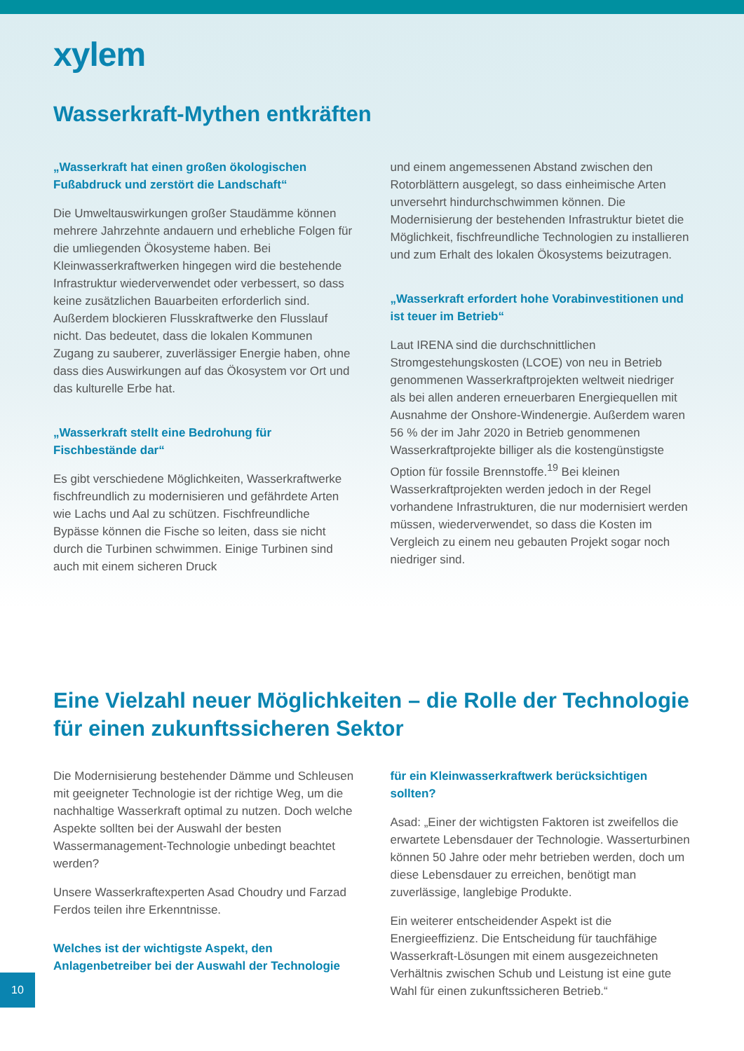xylem
Wasserkraft-Mythen entkräften
„Wasserkraft hat einen großen ökologischen Fußabdruck und zerstört die Landschaft“
Die Umweltauswirkungen großer Staudämme können mehrere Jahrzehnte andauern und erhebliche Folgen für die umliegenden Ökosysteme haben. Bei Kleinwasserkraftwerken hingegen wird die bestehende Infrastruktur wiederverwendet oder verbessert, so dass keine zusätzlichen Bauarbeiten erforderlich sind. Außerdem blockieren Flusskraftwerke den Flusslauf nicht. Das bedeutet, dass die lokalen Kommunen Zugang zu sauberer, zuverlässiger Energie haben, ohne dass dies Auswirkungen auf das Ökosystem vor Ort und das kulturelle Erbe hat.
„Wasserkraft stellt eine Bedrohung für Fischbestände dar“
Es gibt verschiedene Möglichkeiten, Wasserkraftwerke fischfreundlich zu modernisieren und gefährdete Arten wie Lachs und Aal zu schützen. Fischfreundliche Bypässe können die Fische so leiten, dass sie nicht durch die Turbinen schwimmen. Einige Turbinen sind auch mit einem sicheren Druck
und einem angemessenen Abstand zwischen den Rotorblättern ausgelegt, so dass einheimische Arten unversehrt hindurchschwimmen können. Die Modernisierung der bestehenden Infrastruktur bietet die Möglichkeit, fischfreundliche Technologien zu installieren und zum Erhalt des lokalen Ökosystems beizutragen.
„Wasserkraft erfordert hohe Vorabinvestitionen und ist teuer im Betrieb“
Laut IRENA sind die durchschnittlichen Stromgestehungskosten (LCOE) von neu in Betrieb genommenen Wasserkraftprojekten weltweit niedriger als bei allen anderen erneuerbaren Energiequellen mit Ausnahme der Onshore-Windenergie. Außerdem waren 56 % der im Jahr 2020 in Betrieb genommenen Wasserkraftprojekte billiger als die kostengünstigste Option für fossile Brennstoffe.<sup>19</sup> Bei kleinen Wasserkraftprojekten werden jedoch in der Regel vorhandene Infrastrukturen, die nur modernisiert werden müssen, wiederverwendet, so dass die Kosten im Vergleich zu einem neu gebauten Projekt sogar noch niedriger sind.
Eine Vielzahl neuer Möglichkeiten – die Rolle der Technologie für einen zukunftssicheren Sektor
Die Modernisierung bestehender Dämme und Schleusen mit geeigneter Technologie ist der richtige Weg, um die nachhaltige Wasserkraft optimal zu nutzen. Doch welche Aspekte sollten bei der Auswahl der besten Wassermanagement-Technologie unbedingt beachtet werden?
Unsere Wasserkraftexperten Asad Choudry und Farzad Ferdos teilen ihre Erkenntnisse.
Welches ist der wichtigste Aspekt, den Anlagenbetreiber bei der Auswahl der Technologie
für ein Kleinwasserkraftwerk berücksichtigen sollten?
Asad: „Einer der wichtigsten Faktoren ist zweifellos die erwartete Lebensdauer der Technologie. Wasserturbinen können 50 Jahre oder mehr betrieben werden, doch um diese Lebensdauer zu erreichen, benötigt man zuverlässige, langlebige Produkte.
Ein weiterer entscheidender Aspekt ist die Energieeffizienz. Die Entscheidung für tauchfähige Wasserkraft-Lösungen mit einem ausgezeichneten Verhältnis zwischen Schub und Leistung ist eine gute Wahl für einen zukunftssicheren Betrieb.“
10